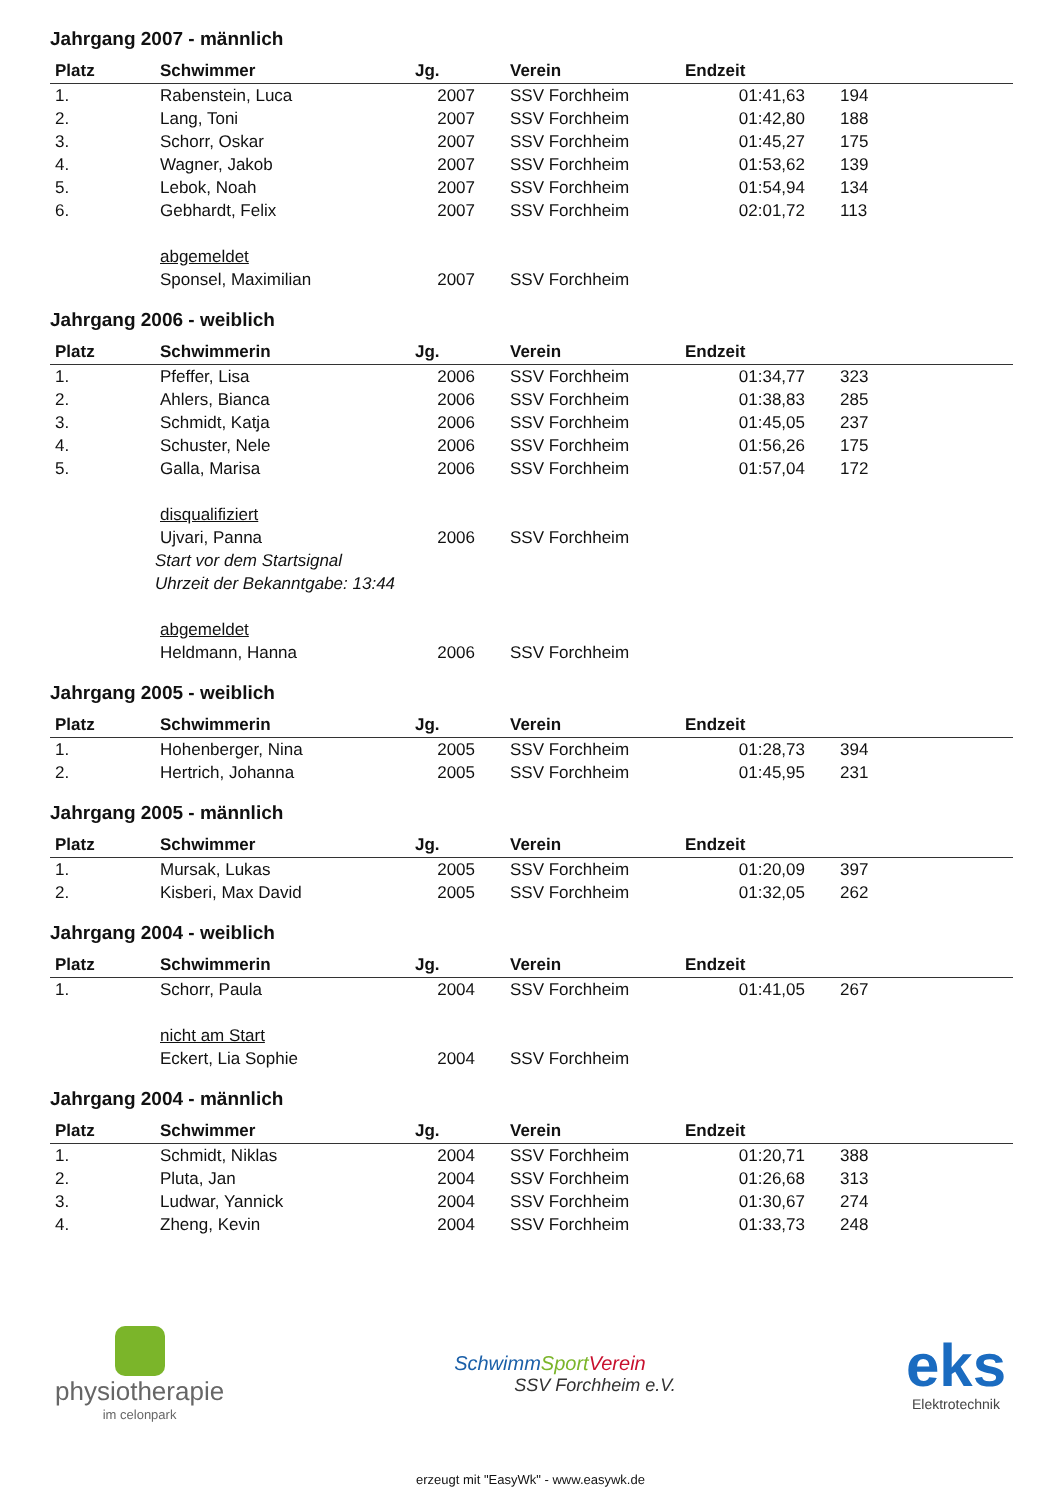Jahrgang 2007 - männlich
| Platz | Schwimmer | Jg. | Verein | Endzeit | |
| --- | --- | --- | --- | --- | --- |
| 1. | Rabenstein, Luca | 2007 | SSV Forchheim | 01:41,63 | 194 |
| 2. | Lang, Toni | 2007 | SSV Forchheim | 01:42,80 | 188 |
| 3. | Schorr, Oskar | 2007 | SSV Forchheim | 01:45,27 | 175 |
| 4. | Wagner, Jakob | 2007 | SSV Forchheim | 01:53,62 | 139 |
| 5. | Lebok, Noah | 2007 | SSV Forchheim | 01:54,94 | 134 |
| 6. | Gebhardt, Felix | 2007 | SSV Forchheim | 02:01,72 | 113 |
| | abgemeldet | | | | |
| | Sponsel, Maximilian | 2007 | SSV Forchheim | | |
Jahrgang 2006 - weiblich
| Platz | Schwimmerin | Jg. | Verein | Endzeit | |
| --- | --- | --- | --- | --- | --- |
| 1. | Pfeffer, Lisa | 2006 | SSV Forchheim | 01:34,77 | 323 |
| 2. | Ahlers, Bianca | 2006 | SSV Forchheim | 01:38,83 | 285 |
| 3. | Schmidt, Katja | 2006 | SSV Forchheim | 01:45,05 | 237 |
| 4. | Schuster, Nele | 2006 | SSV Forchheim | 01:56,26 | 175 |
| 5. | Galla, Marisa | 2006 | SSV Forchheim | 01:57,04 | 172 |
| | disqualifiziert | | | | |
| | Ujvari, Panna | 2006 | SSV Forchheim | | |
| | Start vor dem Startsignal | | | | |
| | Uhrzeit der Bekanntgabe: 13:44 | | | | |
| | abgemeldet | | | | |
| | Heldmann, Hanna | 2006 | SSV Forchheim | | |
Jahrgang 2005 - weiblich
| Platz | Schwimmerin | Jg. | Verein | Endzeit | |
| --- | --- | --- | --- | --- | --- |
| 1. | Hohenberger, Nina | 2005 | SSV Forchheim | 01:28,73 | 394 |
| 2. | Hertrich, Johanna | 2005 | SSV Forchheim | 01:45,95 | 231 |
Jahrgang 2005 - männlich
| Platz | Schwimmer | Jg. | Verein | Endzeit | |
| --- | --- | --- | --- | --- | --- |
| 1. | Mursak, Lukas | 2005 | SSV Forchheim | 01:20,09 | 397 |
| 2. | Kisberi, Max David | 2005 | SSV Forchheim | 01:32,05 | 262 |
Jahrgang 2004 - weiblich
| Platz | Schwimmerin | Jg. | Verein | Endzeit | |
| --- | --- | --- | --- | --- | --- |
| 1. | Schorr, Paula | 2004 | SSV Forchheim | 01:41,05 | 267 |
| | nicht am Start | | | | |
| | Eckert, Lia Sophie | 2004 | SSV Forchheim | | |
Jahrgang 2004 - männlich
| Platz | Schwimmer | Jg. | Verein | Endzeit | |
| --- | --- | --- | --- | --- | --- |
| 1. | Schmidt, Niklas | 2004 | SSV Forchheim | 01:20,71 | 388 |
| 2. | Pluta, Jan | 2004 | SSV Forchheim | 01:26,68 | 313 |
| 3. | Ludwar, Yannick | 2004 | SSV Forchheim | 01:30,67 | 274 |
| 4. | Zheng, Kevin | 2004 | SSV Forchheim | 01:33,73 | 248 |
physiotherapie
im celonpark
SchwimmSport Verein
SSV Forchheim e.V.
eks
Elektrotechnik
erzeugt mit "EasyWk" - www.easywk.de